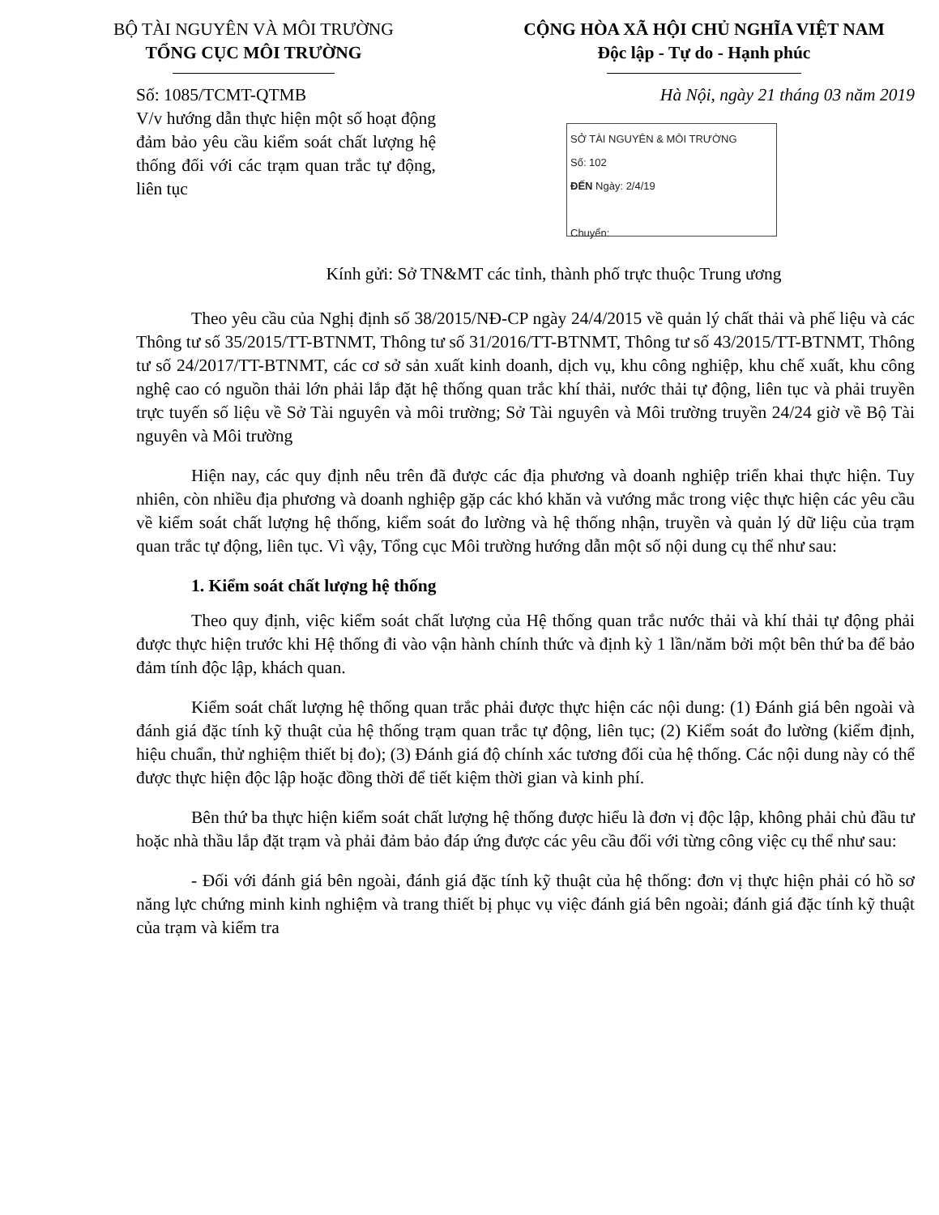BỘ TÀI NGUYÊN VÀ MÔI TRƯỜNG
TỔNG CỤC MÔI TRƯỜNG
CỘNG HÒA XÃ HỘI CHỦ NGHĨA VIỆT NAM
Độc lập - Tự do - Hạnh phúc
Số: 1085/TCMT-QTMB Hà Nội, ngày 21 tháng 03 năm 2019
V/v hướng dẫn thực hiện một số hoạt động đảm bảo yêu cầu kiểm soát chất lượng hệ thống đối với các trạm quan trắc tự động, liên tục
SỞ TÀI NGUYÊN & MÔI TRƯỜNG
Số: 102
ĐẾN Ngày: 2/4/19
Chuyển:
Kính gửi: Sở TN&MT các tỉnh, thành phố trực thuộc Trung ương
Theo yêu cầu của Nghị định số 38/2015/NĐ-CP ngày 24/4/2015 về quản lý chất thải và phế liệu và các Thông tư số 35/2015/TT-BTNMT, Thông tư số 31/2016/TT-BTNMT, Thông tư số 43/2015/TT-BTNMT, Thông tư số 24/2017/TT-BTNMT, các cơ sở sản xuất kinh doanh, dịch vụ, khu công nghiệp, khu chế xuất, khu công nghệ cao có nguồn thải lớn phải lắp đặt hệ thống quan trắc khí thải, nước thải tự động, liên tục và phải truyền trực tuyến số liệu về Sở Tài nguyên và môi trường; Sở Tài nguyên và Môi trường truyền 24/24 giờ về Bộ Tài nguyên và Môi trường
Hiện nay, các quy định nêu trên đã được các địa phương và doanh nghiệp triển khai thực hiện. Tuy nhiên, còn nhiều địa phương và doanh nghiệp gặp các khó khăn và vướng mắc trong việc thực hiện các yêu cầu về kiểm soát chất lượng hệ thống, kiểm soát đo lường và hệ thống nhận, truyền và quản lý dữ liệu của trạm quan trắc tự động, liên tục. Vì vậy, Tổng cục Môi trường hướng dẫn một số nội dung cụ thể như sau:
1. Kiểm soát chất lượng hệ thống
Theo quy định, việc kiểm soát chất lượng của Hệ thống quan trắc nước thải và khí thải tự động phải được thực hiện trước khi Hệ thống đi vào vận hành chính thức và định kỳ 1 lần/năm bởi một bên thứ ba để bảo đảm tính độc lập, khách quan.
Kiểm soát chất lượng hệ thống quan trắc phải được thực hiện các nội dung: (1) Đánh giá bên ngoài và đánh giá đặc tính kỹ thuật của hệ thống trạm quan trắc tự động, liên tục; (2) Kiểm soát đo lường (kiểm định, hiệu chuẩn, thử nghiệm thiết bị đo); (3) Đánh giá độ chính xác tương đối của hệ thống. Các nội dung này có thể được thực hiện độc lập hoặc đồng thời để tiết kiệm thời gian và kinh phí.
Bên thứ ba thực hiện kiểm soát chất lượng hệ thống được hiểu là đơn vị độc lập, không phải chủ đầu tư hoặc nhà thầu lắp đặt trạm và phải đảm bảo đáp ứng được các yêu cầu đối với từng công việc cụ thể như sau:
- Đối với đánh giá bên ngoài, đánh giá đặc tính kỹ thuật của hệ thống: đơn vị thực hiện phải có hồ sơ năng lực chứng minh kinh nghiệm và trang thiết bị phục vụ việc đánh giá bên ngoài; đánh giá đặc tính kỹ thuật của trạm và kiểm tra